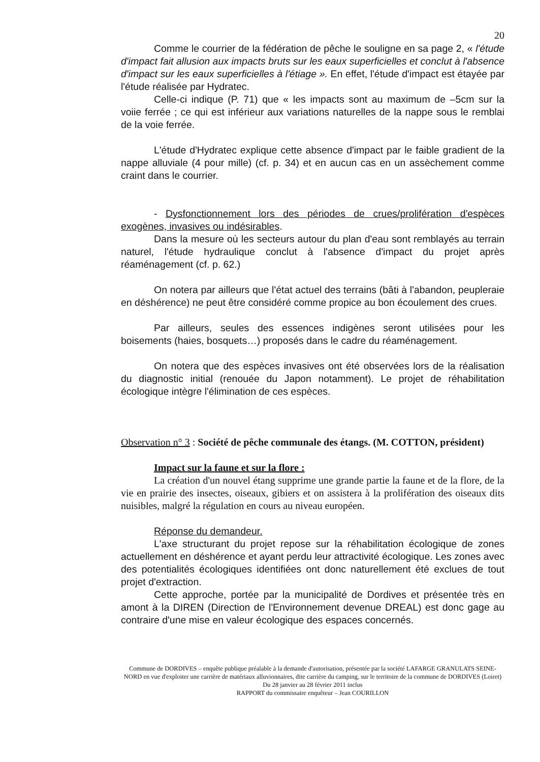20
Comme le courrier de la fédération de pêche le souligne en sa page 2, « l'étude d'impact fait allusion aux impacts bruts sur les eaux superficielles et conclut à l'absence d'impact sur les eaux superficielles à l'étiage ». En effet, l'étude d'impact est étayée par l'étude réalisée par Hydratec.
Celle-ci indique (P. 71) que « les impacts sont au maximum de –5cm sur la voiie ferrée ; ce qui est inférieur aux variations naturelles de la nappe sous le remblai de la voie ferrée.
L'étude d'Hydratec explique cette absence d'impact par le faible gradient de la nappe alluviale (4 pour mille) (cf. p. 34) et en aucun cas en un assèchement comme craint dans le courrier.
- Dysfonctionnement lors des périodes de crues/prolifération d'espèces exogènes, invasives ou indésirables.
Dans la mesure où les secteurs autour du plan d'eau sont remblayés au terrain naturel, l'étude hydraulique conclut à l'absence d'impact du projet après réaménagement (cf. p. 62.)
On notera par ailleurs que l'état actuel des terrains (bâti à l'abandon, peupleraie en déshérence) ne peut être considéré comme propice au bon écoulement des crues.
Par ailleurs, seules des essences indigènes seront utilisées pour les boisements (haies, bosquets…) proposés dans le cadre du réaménagement.
On notera que des espèces invasives ont été observées lors de la réalisation du diagnostic initial (renouée du Japon notamment). Le projet de réhabilitation écologique intègre l'élimination de ces espèces.
Observation n° 3 : Société de pêche communale des étangs. (M. COTTON, président)
Impact sur la faune et sur la flore :
La création d'un nouvel étang supprime une grande partie la faune et de la flore, de la vie en prairie des insectes, oiseaux, gibiers et on assistera à la prolifération des oiseaux dits nuisibles, malgré la régulation en cours au niveau européen.
Réponse du demandeur.
L'axe structurant du projet repose sur la réhabilitation écologique de zones actuellement en déshérence et ayant perdu leur attractivité écologique. Les zones avec des potentialités écologiques identifiées ont donc naturellement été exclues de tout projet d'extraction.
Cette approche, portée par la municipalité de Dordives et présentée très en amont à la DIREN (Direction de l'Environnement devenue DREAL) est donc gage au contraire d'une mise en valeur écologique des espaces concernés.
Commune de DORDIVES – enquête publique préalable à la demande d'autorisation, présentée par la société LAFARGE GRANULATS SEINE-NORD en vue d'exploiter une carrière de matériaux alluvionnaires, dite carrière du camping, sur le territoire de la commune de DORDIVES (Loiret)
Du 28 janvier au 28 février 2011 inclus
RAPPORT du commissaire enquêteur – Jean COURILLON